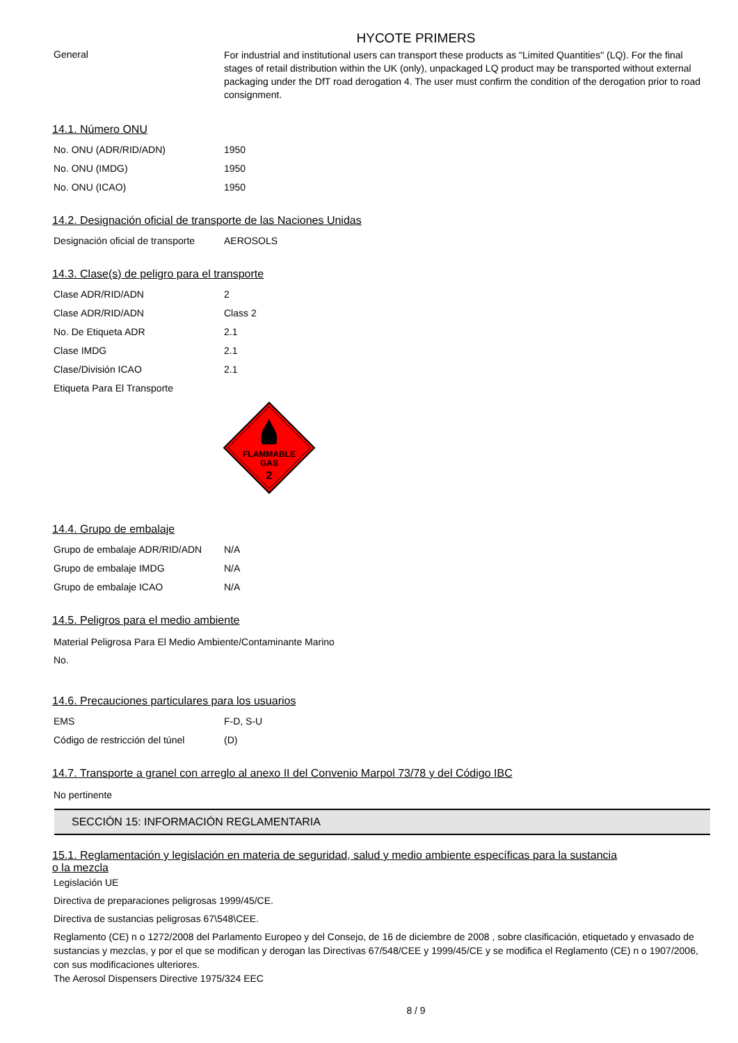HYCOTE PRIMERS
| General | For industrial and institutional users can transport these products as "Limited Quantities" (LQ). For the final stages of retail distribution within the UK (only), unpackaged LQ product may be transported without external packaging under the DfT road derogation 4. The user must confirm the condition of the derogation prior to road consignment. |
14.1. Número ONU
| No. ONU (ADR/RID/ADN) | 1950 |
| No. ONU (IMDG) | 1950 |
| No. ONU (ICAO) | 1950 |
14.2. Designación oficial de transporte de las Naciones Unidas
| Designación oficial de transporte | AEROSOLS |
14.3. Clase(s) de peligro para el transporte
| Clase ADR/RID/ADN | 2 |
| Clase ADR/RID/ADN | Class 2 |
| No. De Etiqueta ADR | 2.1 |
| Clase IMDG | 2.1 |
| Clase/División ICAO | 2.1 |
| Etiqueta Para El Transporte | |
FLAMMABLE
GAS
2
14.4. Grupo de embalaje
| Grupo de embalaje ADR/RID/ADN | N/A |
| Grupo de embalaje IMDG | N/A |
| Grupo de embalaje ICAO | N/A |
14.5. Peligros para el medio ambiente
Material Peligrosa Para El Medio Ambiente/Contaminante Marino
No.
14.6. Precauciones particulares para los usuarios
| EMS | F-D, S-U |
| Código de restricción del túnel | (D) |
14.7. Transporte a granel con arreglo al anexo II del Convenio Marpol 73/78 y del Código IBC
No pertinente
SECCIÓN 15: INFORMACIÓN REGLAMENTARIA
15.1. Reglamentación y legislación en materia de seguridad, salud y medio ambiente específicas para la sustancia o la mezcla
Legislación UE
Directiva de preparaciones peligrosas 1999/45/CE.
Directiva de sustancias peligrosas 67\548\CEE.
Reglamento (CE) n o 1272/2008 del Parlamento Europeo y del Consejo, de 16 de diciembre de 2008 , sobre clasificación, etiquetado y envasado de sustancias y mezclas, y por el que se modifican y derogan las Directivas 67/548/CEE y 1999/45/CE y se modifica el Reglamento (CE) n o 1907/2006, con sus modificaciones ulteriores.
The Aerosol Dispensers Directive 1975/324 EEC
8 / 9